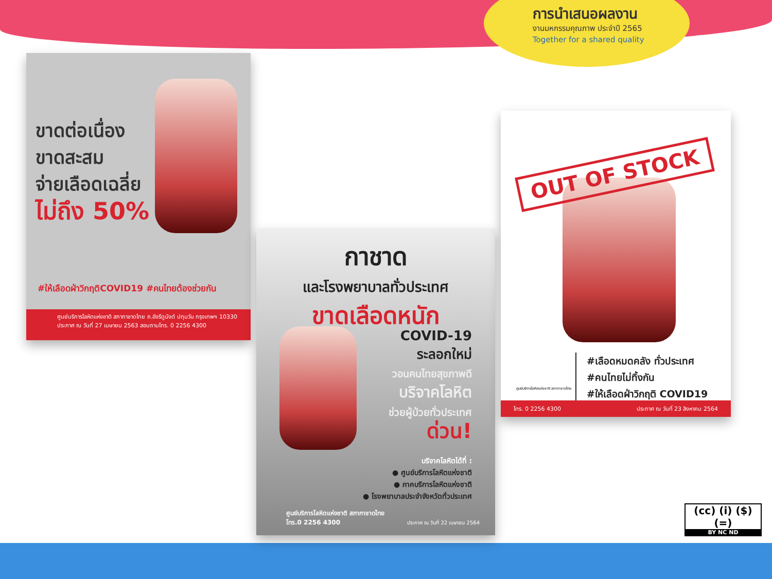การนำเสนอผลงาน
งานมหกรรมคุณภาพ ประจำปี 2565
Together for a shared quality
ขาดต่อเนื่อง
ขาดสะสม
จ่ายเลือดเฉลี่ย
ไม่ถึง 50%
#ให้เลือดฝ่าวิกฤติCOVID19 #คนไทยต้องช่วยกัน
ศูนย์บริการโลหิตแห่งชาติ สภากาชาดไทย ถ.อังรีดูนังต์ ปทุมวัน กรุงเทพฯ 10330
ประกาศ ณ วันที่ 27 เมษายน 2563 สอบถามโทร. 0 2256 4300
กาชาด
และโรงพยาบาลทั่วประเทศ
ขาดเลือดหนัก
COVID-19
ระลอกใหม่
วอนคนไทยสุขภาพดี
บริจาคโลหิต
ช่วยผู้ป่วยทั่วประเทศ
ด่วน!
บริจาคโลหิตได้ที่ :
● ศูนย์บริการโลหิตแห่งชาติ
● ภาคบริการโลหิตแห่งชาติ
● โรงพยาบาลประจำจังหวัดทั่วประเทศ
ศูนย์บริการโลหิตแห่งชาติ สภากาชาดไทย
โทร.0 2256 4300
ประกาศ ณ วันที่ 22 เมษายน 2564
OUT OF STOCK
#เลือดหมดคลัง ทั่วประเทศ
#คนไทยไม่ทิ้งกัน
#ให้เลือดฝ่าวิกฤติ COVID19
ศูนย์บริการโลหิตแห่งชาติ สภากาชาดไทย
โทร. 0 2256 4300 ประกาศ ณ วันที่ 23 สิงหาคม 2564
(cc) (i) ($) (=)
BY NC ND